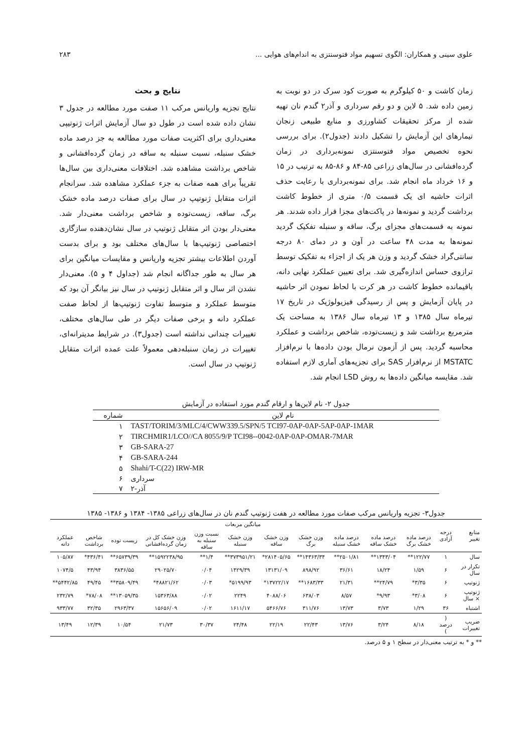علوی سینی و همکاران: الگوی تسهیم مواد فتوسنتزی به اندام‌های هوایی ... ۲۸۳
زمان کاشت و ۵۰ کیلوگرم به صورت کود سرک در دو نوبت به زمین داده شد. ۵ لاین و دو رقم سرداری و آذر۲ گندم نان تهیه شده از مرکز تحقیقات کشاورزی و منابع طبیعی زنجان تیمارهای این آزمایش را تشکیل دادند (جدول۲). برای بررسی نحوه تخصیص مواد فتوسنتزی نمونه‌برداری در زمان گرده‌افشانی در سال‌های زراعی ۸۵-۸۴ و ۸۶-۸۵ به ترتیب در ۱۵ و ۱۶ خرداد ماه انجام شد. برای نمونه‌برداری با رعایت حذف اثرات حاشیه ای یک قسمت ۰/۵ متری از خطوط کاشت برداشت گردید و نمونه‌ها در پاکت‌های مجزا قرار داده شدند. هر نمونه به قسمت‌های مجزای برگ، ساقه و سنبله تفکیک گردید نمونه‌ها به مدت ۴۸ ساعت در آون و در دمای ۸۰ درجه سانتی‌گراد خشک گردید و وزن هر یک از اجزاء به تفکیک توسط ترازوی حساس اندازه‌گیری شد. برای تعیین عملکرد نهایی دانه، باقیمانده خطوط کاشت در هر کرت با لحاظ نمودن اثر حاشیه در پایان آزمایش و پس از رسیدگی فیزیولوژیک در تاریخ ۱۷ تیرماه سال ۱۳۸۵ و ۱۳ تیرماه سال ۱۳۸۶ به مساحت یک مترمربع برداشت شد و زیست‌توده، شاخص برداشت و عملکرد محاسبه گردید. پس از آزمون نرمال بودن داده‌ها با نرم‌افزار MSTATC از نرم‌افزار SAS برای تجزیه‌های آماری لازم استفاده شد. مقایسه میانگین داده‌ها به روش LSD انجام شد.
نتایج و بحث
نتایج تجزیه واریانس مرکب ۱۱ صفت مورد مطالعه در جدول ۳ نشان داده شده است در طول دو سال آزمایش اثرات ژنوتیپی معنی‌داری برای اکثریت صفات مورد مطالعه به جز درصد ماده خشک سنبله، نسبت سنبله به ساقه در زمان گرده‌افشانی و شاخص برداشت مشاهده شد. اختلافات معنی‌داری بین سال‌ها تقریباً برای همه صفات به جزء عملکرد مشاهده شد. سرانجام اثرات متقابل ژنوتیپ در سال برای صفات درصد ماده خشک برگ، ساقه، زیست‌توده و شاخص برداشت معنی‌دار شد. معنی‌دار بودن اثر متقابل ژنوتیپ در سال نشان‌دهنده سازگاری اختصاصی ژنوتیپ‌ها با سال‌های مختلف بود و برای بدست آوردن اطلاعات بیشتر تجزیه واریانس و مقایسات میانگین برای هر سال به طور جداگانه انجام شد (جداول ۴ و ۵). معنی‌دار نشدن اثر سال و اثر متقابل ژنوتیپ در سال نیز بیانگر آن بود که متوسط عملکرد و متوسط تفاوت ژنوتیپ‌ها از لحاظ صفت عملکرد دانه و برخی صفات دیگر در طی سال‌های مختلف، تغییرات چندانی نداشته است (جدول۳). در شرایط مدیترانه‌ای، تغییرات در زمان سنبله‌دهی معمولاً علت عمده اثرات متقابل ژنوتیپ در سال است.
جدول ۲- نام لاین‌ها و ارقام گندم مورد استفاده در آزمایش
| نام لاین | شماره |
| --- | --- |
| TAST/TORIM/3/MLC/4/CWW339.5/SPN/5 TCI97-0AP-0AP-5AP-0AP-1MAR | ۱ |
| TIRCHMIR1/LCO//CA 8055/9/P TCI98--0042-0AP-0AP-OMAR-7MAR | ۲ |
| GB-SARA-27 | ۳ |
| GB-SARA-244 | ۴ |
| Shahi/T-C(22) IRW-MR | ۵ |
| سرداری | ۶ |
| آذر-۲ | ۷ |
جدول۳- تجزیه واریانس مرکب صفات مورد مطالعه در هفت ژنوتیپ گندم نان در سال‌های زراعی ۱۳۸۵- ۱۳۸۴ و ۱۳۸۶- ۱۳۸۵
| منابع تغییر | درجه آزادی | میانگین مربعات | | | | | | | | | | |
| --- | --- | --- | --- | --- | --- | --- | --- | --- | --- | --- | --- | --- |
| | | درصد ماده خشک برگ | درصد ماده خشک ساقه | درصد ماده خشک سنبله | وزن خشک برگ | وزن خشک ساقه | وزن خشک سنبله | نسبت وزن سنبله به ساقه | وزن خشک کل در زمان گرده‌افشانی | زیست توده | شاخص برداشت | عملکرد دانه |
| سال | ۱ | ۱۲۲/۷۷** | ۱۳۴۳/۰۴** | ۲۵۰۱/۸۱** | ۱۴۳۶۳/۳۴** | ۲۸۱۴۰۵/۶۵* | ۳۷۳۹۵۱/۲۱** | ۱/۴** | ۱۵۹۲۲۳۸/۹۵** | ۶۵۷۳۹/۳۹** | ۴۳۶/۴۱* | ۱۰۵/۸۷ |
| تکرار در سال | ۶ | ۱/۵۹ | ۱۸/۲۴ | ۳۶/۶۱ | ۸۹۸/۹۲ | ۱۳۱۳۱/۰۹ | ۱۴۲۹/۳۹ | ۰/۰۴ | ۲۹۰۲۵/۷۰ | ۳۸۳۶/۵۵ | ۴۳/۹۴ | ۱۰۷۴/۵ |
| ژنوتیپ | ۶ | ۳/۳۵* | ۲۴/۷۹** | ۲۱/۳۱ | ۱۶۸۳/۳۳** | ۱۳۷۲۲/۱۷* | ۵۱۹۹/۹۳* | ۰/۰۳ | ۴۸۸۲۱/۶۲* | ۳۵۸۰۹/۴۹** | ۴۹/۴۵ | ۵۴۴۲/۸۵** |
| ژنوتیپ × سال | ۶ | ۳/۰۸* | ۹/۹۳* | ۸/۵۷ | ۶۳۸/۰۳ | ۴۰۸۸/۰۶ | ۲۲۴۹ | ۰/۰۲ | ۱۵۳۶۳/۸۸ | ۱۳۰۵۹/۳۵** | ۷۸/۰۸* | ۲۳۲/۷۹ |
| اشتباه | ۳۶ | ۱/۲۹ | ۳/۷۳ | ۱۳/۷۳ | ۳۱۱/۷۶ | ۵۴۶۶/۷۶ | ۱۶۱۱/۱۷ | ۰/۰۲ | ۱۵۶۵۶/۰۹ | ۲۹۶۳/۳۷ | ۳۲/۳۵ | ۹۳۳/۷۷ |
| ضریب تغییرات | ( درصد ) | ۸/۱۸ | ۳/۲۴ | ۱۳/۷۶ | ۲۲/۴۳ | ۲۲/۱۹ | ۲۴/۴۸ | ۳۰/۳۷ | ۲۱/۷۳ | ۱۰/۵۴ | ۱۲/۳۹ | ۱۳/۴۹ |
** و * به ترتیب معنی‌دار در سطح ۱ و ۵ درصد.